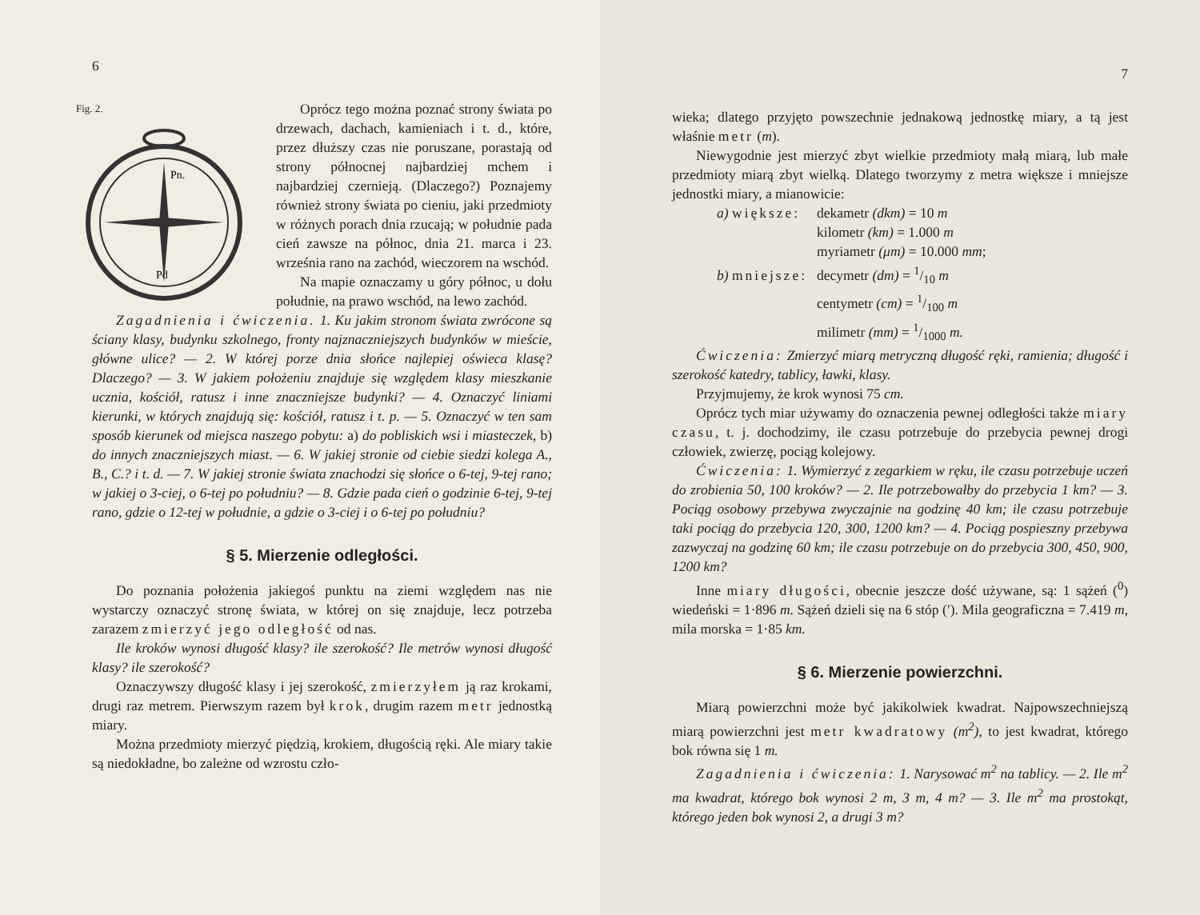6
Fig. 2.
Pn.
Pd
Oprócz tego można poznać strony świata po drzewach, dachach, kamieniach i t. d., które, przez dłuższy czas nie poruszane, porastają od strony północnej najbardziej mchem i najbardziej czernieją. (Dlaczego?) Poznajemy również strony świata po cieniu, jaki przedmioty w różnych porach dnia rzucają; w południe pada cień zawsze na północ, dnia 21. marca i 23. września rano na zachód, wieczorem na wschód.
Na mapie oznaczamy u góry północ, u dołu południe, na prawo wschód, na lewo zachód.
Zagadnienia i ćwiczenia. 1. Ku jakim stronom świata zwrócone są ściany klasy, budynku szkolnego, fronty najznaczniejszych budynków w mieście, główne ulice? — 2. W której porze dnia słońce najlepiej oświeca klasę? Dlaczego? — 3. W jakiem położeniu znajduje się względem klasy mieszkanie ucznia, kościół, ratusz i inne znaczniejsze budynki? — 4. Oznaczyć liniami kierunki, w których znajdują się: kościół, ratusz i t. p. — 5. Oznaczyć w ten sam sposób kierunek od miejsca naszego pobytu: a) do pobliskich wsi i miasteczek, b) do innych znaczniejszych miast. — 6. W jakiej stronie od ciebie siedzi kolega A., B., C.? i t. d. — 7. W jakiej stronie świata znachodzi się słońce o 6-tej, 9-tej rano; w jakiej o 3-ciej, o 6-tej po południu? — 8. Gdzie pada cień o godzinie 6-tej, 9-tej rano, gdzie o 12-tej w południe, a gdzie o 3-ciej i o 6-tej po południu?
§ 5. Mierzenie odległości.
Do poznania położenia jakiegoś punktu na ziemi względem nas nie wystarczy oznaczyć stronę świata, w której on się znajduje, lecz potrzeba zarazem zmierzyć jego odległość od nas.
Ile kroków wynosi długość klasy? ile szerokość? Ile metrów wynosi długość klasy? ile szerokość?
Oznaczywszy długość klasy i jej szerokość, zmierzyłem ją raz krokami, drugi raz metrem. Pierwszym razem był krok, drugim razem metr jednostką miary.
Można przedmioty mierzyć piędzią, krokiem, długością ręki. Ale miary takie są niedokładne, bo zależne od wzrostu czło-
7
wieka; dlatego przyjęto powszechnie jednakową jednostkę miary, a tą jest właśnie metr (m).
Niewygodnie jest mierzyć zbyt wielkie przedmioty małą miarą, lub małe przedmioty miarą zbyt wielką. Dlatego tworzymy z metra większe i mniejsze jednostki miary, a mianowicie:
| a) większe: | dekametr (dkm) = 10 m |
| | kilometr (km) = 1.000 m |
| | myriametr (μm) = 10.000 mm ; |
| b) mniejsze: | decymetr (dm) = 1/10 m |
| | centymetr (cm) = 1/100 m |
| | milimetr (mm) = 1/1000 m. |
Ćwiczenia: Zmierzyć miarą metryczną długość ręki, ramienia; długość i szerokość katedry, tablicy, ławki, klasy.
Przyjmujemy, że krok wynosi 75 cm.
Oprócz tych miar używamy do oznaczenia pewnej odległości także miary czasu, t. j. dochodzimy, ile czasu potrzebuje do przebycia pewnej drogi człowiek, zwierzę, pociąg kolejowy.
Ćwiczenia: 1. Wymierzyć z zegarkiem w ręku, ile czasu potrzebuje uczeń do zrobienia 50, 100 kroków? — 2. Ile potrzebowałby do przebycia 1 km? — 3. Pociąg osobowy przebywa zwyczajnie na godzinę 40 km; ile czasu potrzebuje taki pociąg do przebycia 120, 300, 1200 km? — 4. Pociąg pospieszny przebywa zazwyczaj na godzinę 60 km; ile czasu potrzebuje on do przebycia 300, 450, 900, 1200 km?
Inne miary długości, obecnie jeszcze dość używane, są: 1 sążeń (<sup>0</sup>) wiedeński = 1·896 m. Sążeń dzieli się na 6 stóp (′). Mila geograficzna = 7.419 m, mila morska = 1·85 km.
§ 6. Mierzenie powierzchni.
Miarą powierzchni może być jakikolwiek kwadrat. Najpowszechniejszą miarą powierzchni jest metr kwadratowy (m<sup>2</sup>), to jest kwadrat, którego bok równa się 1 m.
Zagadnienia i ćwiczenia: 1. Narysować m<sup>2</sup> na tablicy. — 2. Ile m<sup>2</sup> ma kwadrat, którego bok wynosi 2 m, 3 m, 4 m? — 3. Ile m<sup>2</sup> ma prostokąt, którego jeden bok wynosi 2, a drugi 3 m?